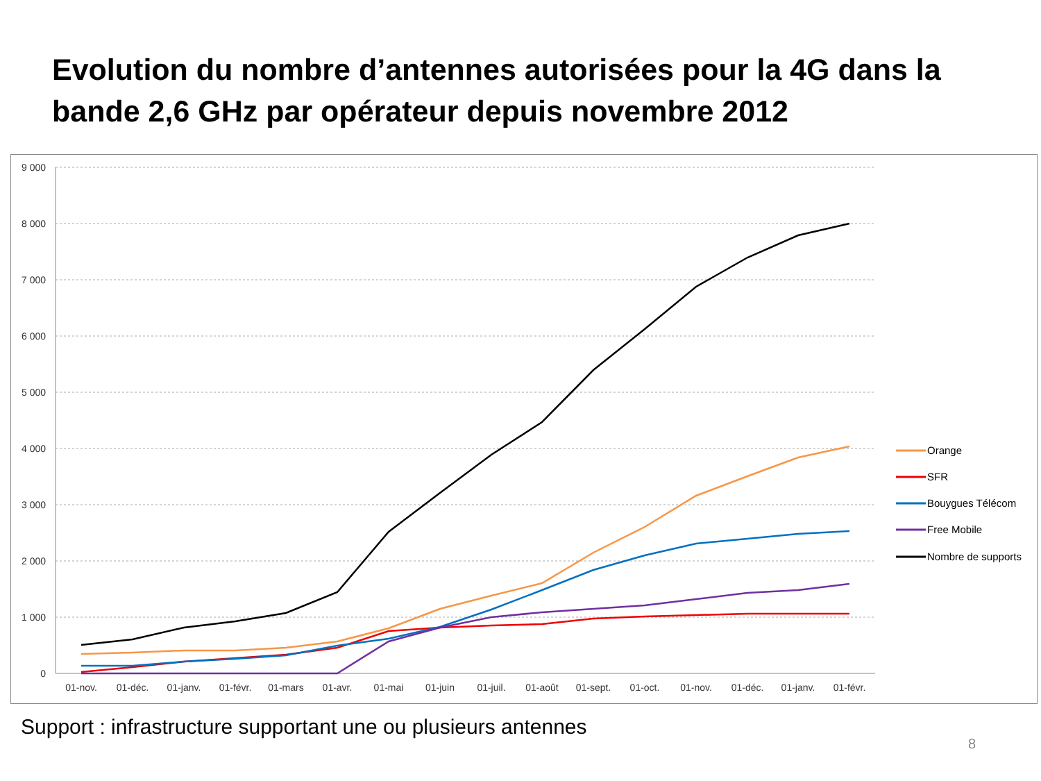Evolution du nombre d’antennes autorisées pour la 4G dans la bande 2,6 GHz par opérateur depuis novembre 2012
9 000
8 000
7 000
6 000
5 000
4 000
3 000
2 000
1 000
0
01-nov.
01-déc.
01-janv.
01-févr.
01-mars
01-avr.
01-mai
01-juin
01-juil.
01-août
01-sept.
01-oct.
01-nov.
01-déc.
01-janv.
01-févr.
Orange
SFR
Bouygues Télécom
Free Mobile
Nombre de supports
Support : infrastructure supportant une ou plusieurs antennes
8